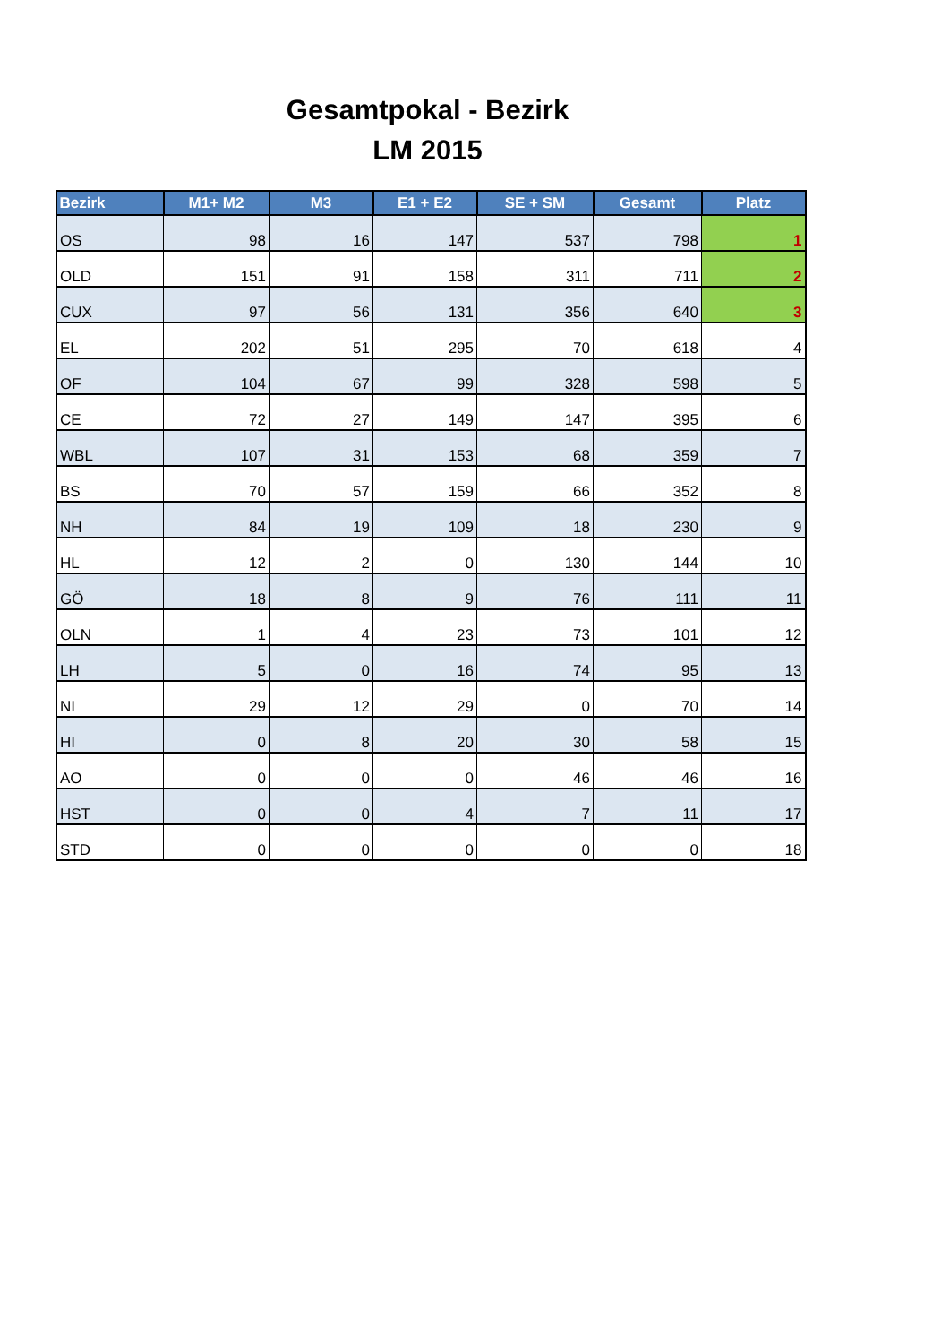Gesamtpokal - Bezirk
LM 2015
| Bezirk | M1+ M2 | M3 | E1 + E2 | SE + SM | Gesamt | Platz |
| --- | --- | --- | --- | --- | --- | --- |
| OS | 98 | 16 | 147 | 537 | 798 | 1 |
| OLD | 151 | 91 | 158 | 311 | 711 | 2 |
| CUX | 97 | 56 | 131 | 356 | 640 | 3 |
| EL | 202 | 51 | 295 | 70 | 618 | 4 |
| OF | 104 | 67 | 99 | 328 | 598 | 5 |
| CE | 72 | 27 | 149 | 147 | 395 | 6 |
| WBL | 107 | 31 | 153 | 68 | 359 | 7 |
| BS | 70 | 57 | 159 | 66 | 352 | 8 |
| NH | 84 | 19 | 109 | 18 | 230 | 9 |
| HL | 12 | 2 | 0 | 130 | 144 | 10 |
| GÖ | 18 | 8 | 9 | 76 | 111 | 11 |
| OLN | 1 | 4 | 23 | 73 | 101 | 12 |
| LH | 5 | 0 | 16 | 74 | 95 | 13 |
| NI | 29 | 12 | 29 | 0 | 70 | 14 |
| HI | 0 | 8 | 20 | 30 | 58 | 15 |
| AO | 0 | 0 | 0 | 46 | 46 | 16 |
| HST | 0 | 0 | 4 | 7 | 11 | 17 |
| STD | 0 | 0 | 0 | 0 | 0 | 18 |